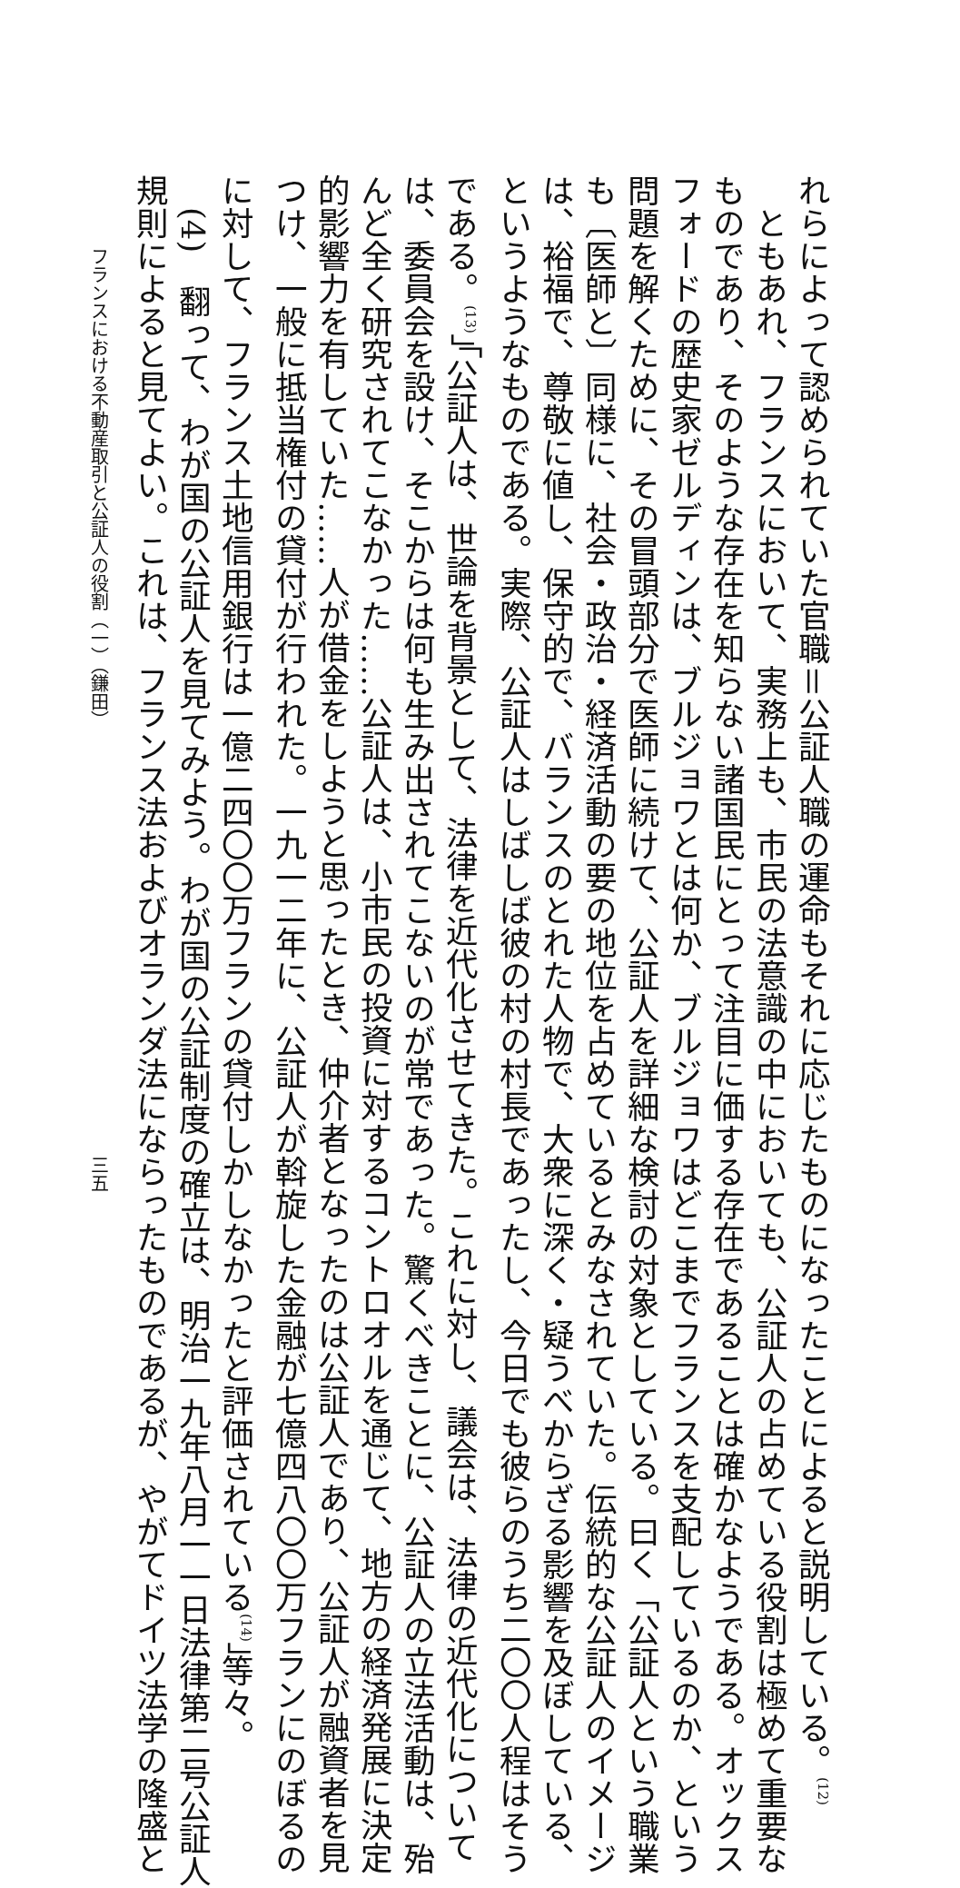れらによって認められていた官職＝公証人職の運命もそれに応じたものになったことによると説明している。<sup>(12)</sup>
　ともあれ、フランスにおいて、実務上も、市民の法意識の中においても、公証人の占めている役割は極めて重要な
ものであり、そのような存在を知らない諸国民にとって注目に価する存在であることは確かなようである。オックス
フォードの歴史家ゼルディンは、ブルジョワとは何か、ブルジョワはどこまでフランスを支配しているのか、という
問題を解くために、その冒頭部分で医師に続けて、公証人を詳細な検討の対象としている。曰く「公証人という職業
も〔医師と〕同様に、社会・政治・経済活動の要の地位を占めているとみなされていた。伝統的な公証人のイメージ
は、裕福で、尊敬に値し、保守的で、バランスのとれた人物で、大衆に深く・疑うべからざる影響を及ぼしている、
というようなものである。実際、公証人はしばしば彼の村の村長であったし、今日でも彼らのうち二〇〇人程はそう
である。<sup>(13)</sup>」「公証人は、世論を背景として、法律を近代化させてきた。これに対し、議会は、法律の近代化について
は、委員会を設け、そこからは何も生み出されてこないのが常であった。驚くべきことに、公証人の立法活動は、殆
んど全く研究されてこなかった……公証人は、小市民の投資に対するコントロオルを通じて、地方の経済発展に決定
的影響力を有していた……人が借金をしようと思ったとき、仲介者となったのは公証人であり、公証人が融資者を見
つけ、一般に抵当権付の貸付が行われた。一九一二年に、公証人が斡旋した金融が七億四八〇〇万フランにのぼるの
に対して、フランス土地信用銀行は一億二四〇〇万フランの貸付しかしなかったと評価されている<sup>(14)</sup>」等々。
　(4)　翻って、わが国の公証人を見てみよう。わが国の公証制度の確立は、明治一九年八月一一日法律第二号公証人
規則によると見てよい。これは、フランス法およびオランダ法にならったものであるが、やがてドイツ法学の隆盛と
フランスにおける不動産取引と公証人の役割（一）（鎌田） 三五